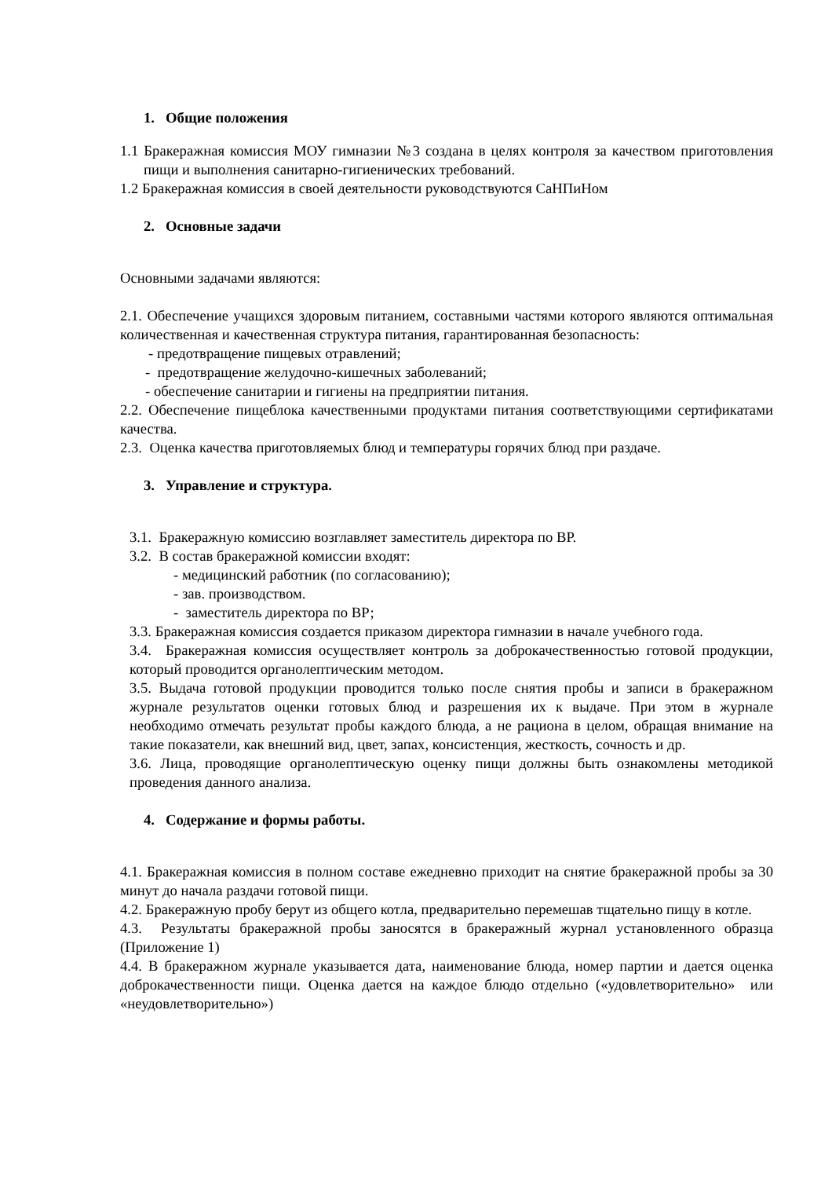1. Общие положения
1.1 Бракеражная комиссия МОУ гимназии №3 создана в целях контроля за качеством приготовления пищи и выполнения санитарно-гигиенических требований.
1.2 Бракеражная комиссия в своей деятельности руководствуются СаНПиНом
2. Основные задачи
Основными задачами являются:
2.1. Обеспечение учащихся здоровым питанием, составными частями которого являются оптимальная количественная и качественная структура питания, гарантированная безопасность:
- предотвращение пищевых отравлений;
- предотвращение желудочно-кишечных заболеваний;
- обеспечение санитарии и гигиены на предприятии питания.
2.2. Обеспечение пищеблока качественными продуктами питания соответствующими сертификатами качества.
2.3. Оценка качества приготовляемых блюд и температуры горячих блюд при раздаче.
3. Управление и структура.
3.1. Бракеражную комиссию возглавляет заместитель директора по ВР.
3.2. В состав бракеражной комиссии входят:
- медицинский работник (по согласованию);
- зав. производством.
- заместитель директора по ВР;
3.3. Бракеражная комиссия создается приказом директора гимназии в начале учебного года.
3.4. Бракеражная комиссия осуществляет контроль за доброкачественностью готовой продукции, который проводится органолептическим методом.
3.5. Выдача готовой продукции проводится только после снятия пробы и записи в бракеражном журнале результатов оценки готовых блюд и разрешения их к выдаче. При этом в журнале необходимо отмечать результат пробы каждого блюда, а не рациона в целом, обращая внимание на такие показатели, как внешний вид, цвет, запах, консистенция, жесткость, сочность и др.
3.6. Лица, проводящие органолептическую оценку пищи должны быть ознакомлены методикой проведения данного анализа.
4. Содержание и формы работы.
4.1. Бракеражная комиссия в полном составе ежедневно приходит на снятие бракеражной пробы за 30 минут до начала раздачи готовой пищи.
4.2. Бракеражную пробу берут из общего котла, предварительно перемешав тщательно пищу в котле.
4.3. Результаты бракеражной пробы заносятся в бракеражный журнал установленного образца (Приложение 1)
4.4. В бракеражном журнале указывается дата, наименование блюда, номер партии и дается оценка доброкачественности пищи. Оценка дается на каждое блюдо отдельно («удовлетворительно» или «неудовлетворительно»)